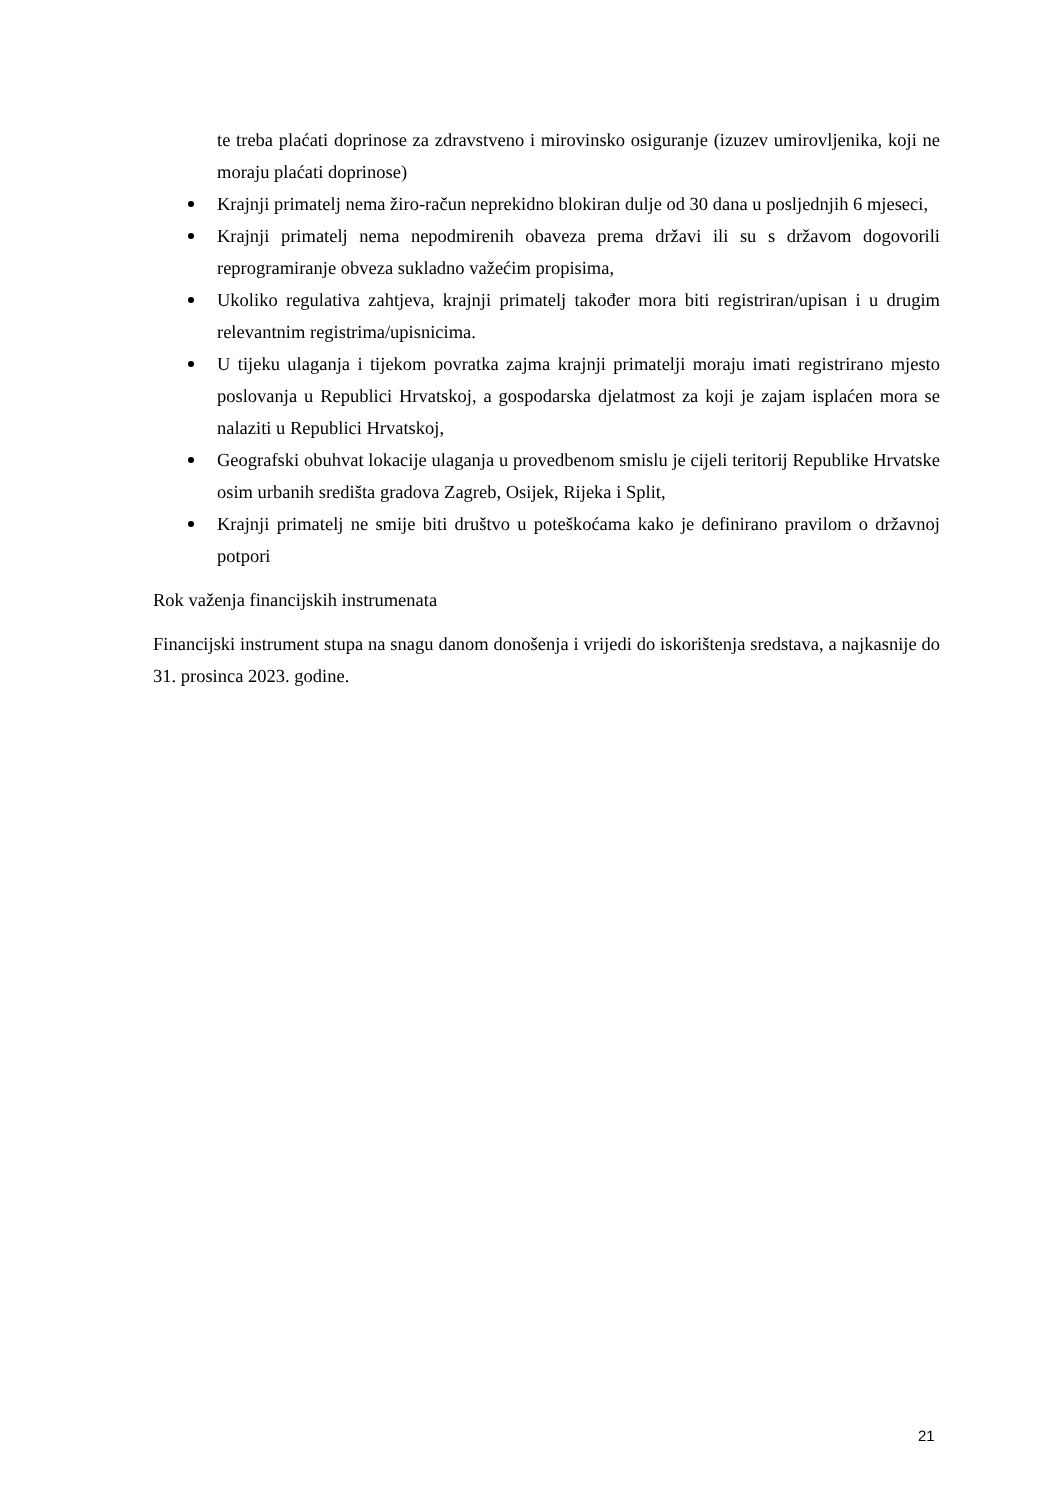te treba plaćati doprinose za zdravstveno i mirovinsko osiguranje (izuzev umirovljenika, koji ne moraju plaćati doprinose)
Krajnji primatelj nema žiro-račun neprekidno blokiran dulje od 30 dana u posljednjih 6 mjeseci,
Krajnji primatelj nema nepodmirenih obaveza prema državi ili su s državom dogovorili reprogramiranje obveza sukladno važećim propisima,
Ukoliko regulativa zahtjeva, krajnji primatelj također mora biti registriran/upisan i u drugim relevantnim registrima/upisnicima.
U tijeku ulaganja i tijekom povratka zajma krajnji primatelji moraju imati registrirano mjesto poslovanja u Republici Hrvatskoj, a gospodarska djelatmost za koji je zajam isplaćen mora se nalaziti u Republici Hrvatskoj,
Geografski obuhvat lokacije ulaganja u provedbenom smislu je cijeli teritorij Republike Hrvatske osim urbanih središta gradova Zagreb, Osijek, Rijeka i Split,
Krajnji primatelj ne smije biti društvo u poteškoćama kako je definirano pravilom o državnoj potpori
Rok važenja financijskih instrumenata
Financijski instrument stupa na snagu danom donošenja i vrijedi do iskorištenja sredstava, a najkasnije do 31. prosinca 2023. godine.
21